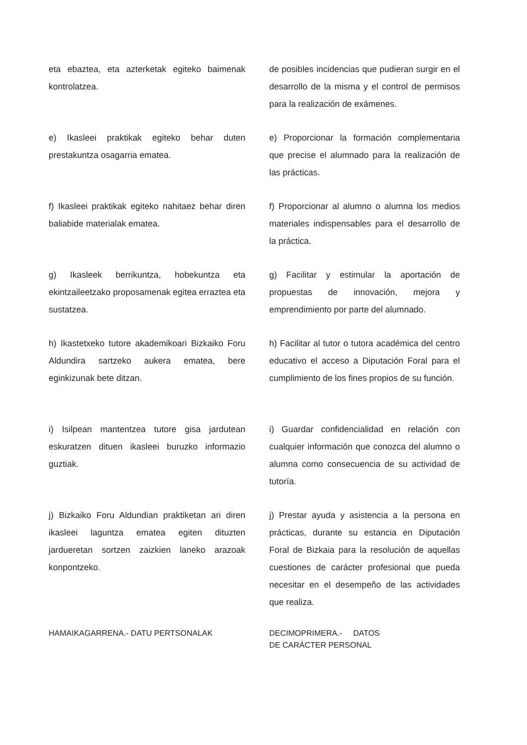eta ebaztea, eta azterketak egiteko baimenak kontrolatzea.
de posibles incidencias que pudieran surgir en el desarrollo de la misma y el control de permisos para la realización de exámenes.
e) Ikasleei praktikak egiteko behar duten prestakuntza osagarria ematea.
e) Proporcionar la formación complementaria que precise el alumnado para la realización de las prácticas.
f) Ikasleei praktikak egiteko nahitaez behar diren baliabide materialak ematea.
f) Proporcionar al alumno o alumna los medios materiales indispensables para el desarrollo de la práctica.
g) Ikasleek berrikuntza, hobekuntza eta ekintzaileetzako proposamenak egitea erraztea eta sustatzea.
g) Facilitar y estimular la aportación de propuestas de innovación, mejora y emprendimiento por parte del alumnado.
h) Ikastetxeko tutore akademikoari Bizkaiko Foru Aldundira sartzeko aukera ematea, bere eginkizunak bete ditzan.
h) Facilitar al tutor o tutora académica del centro educativo el acceso a Diputación Foral para el cumplimiento de los fines propios de su función.
i) Isilpean mantentzea tutore gisa jardutean eskuratzen dituen ikasleei buruzko informazio guztiak.
i) Guardar confidencialidad en relación con cualquier información que conozca del alumno o alumna como consecuencia de su actividad de tutoría.
j) Bizkaiko Foru Aldundian praktiketan ari diren ikasleei laguntza ematea egiten dituzten jardueretan sortzen zaizkien laneko arazoak konpontzeko.
j) Prestar ayuda y asistencia a la persona en prácticas, durante su estancia en Diputación Foral de Bizkaia para la resolución de aquellas cuestiones de carácter profesional que pueda necesitar en el desempeño de las actividades que realiza.
HAMAIKAGARRENA.- DATU PERTSONALAK DECIMOPRIMERA.- DATOS
DE CARÁCTER PERSONAL